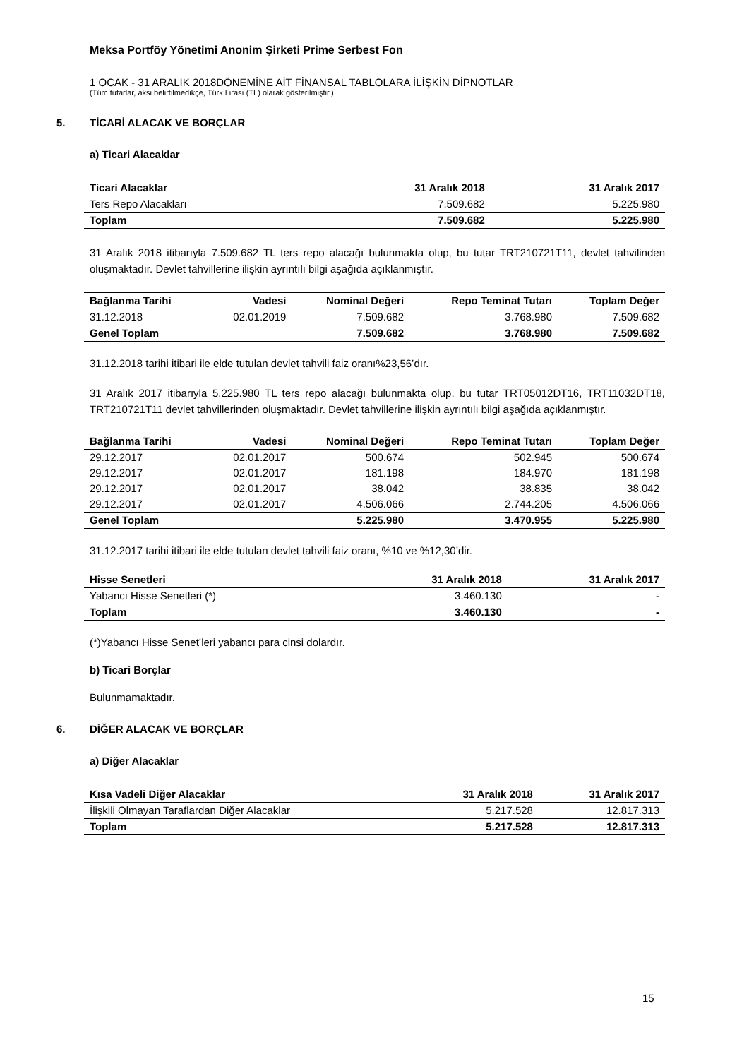Meksa Portföy Yönetimi Anonim Şirketi Prime Serbest Fon
1 OCAK - 31 ARALIK 2018DÖNEMİNE AİT FİNANSAL TABLOLARA İLİŞKİN DİPNOTLAR
(Tüm tutarlar, aksi belirtilmedikçe, Türk Lirası (TL) olarak gösterilmiştir.)
5. TİCARİ ALACAK VE BORÇLAR
a) Ticari Alacaklar
| Ticari Alacaklar | 31 Aralık 2018 | 31 Aralık 2017 |
| --- | --- | --- |
| Ters Repo Alacakları | 7.509.682 | 5.225.980 |
| Toplam | 7.509.682 | 5.225.980 |
31 Aralık 2018 itibarıyla 7.509.682 TL ters repo alacağı bulunmakta olup, bu tutar TRT210721T11, devlet tahvilinden oluşmaktadır. Devlet tahvillerine ilişkin ayrıntılı bilgi aşağıda açıklanmıştır.
| Bağlanma Tarihi | Vadesi | Nominal Değeri | Repo Teminat Tutarı | Toplam Değer |
| --- | --- | --- | --- | --- |
| 31.12.2018 | 02.01.2019 | 7.509.682 | 3.768.980 | 7.509.682 |
| Genel Toplam | | 7.509.682 | 3.768.980 | 7.509.682 |
31.12.2018 tarihi itibari ile elde tutulan devlet tahvili faiz oranı%23,56’dır.
31 Aralık 2017 itibarıyla 5.225.980 TL ters repo alacağı bulunmakta olup, bu tutar TRT05012DT16, TRT11032DT18, TRT210721T11 devlet tahvillerinden oluşmaktadır. Devlet tahvillerine ilişkin ayrıntılı bilgi aşağıda açıklanmıştır.
| Bağlanma Tarihi | Vadesi | Nominal Değeri | Repo Teminat Tutarı | Toplam Değer |
| --- | --- | --- | --- | --- |
| 29.12.2017 | 02.01.2017 | 500.674 | 502.945 | 500.674 |
| 29.12.2017 | 02.01.2017 | 181.198 | 184.970 | 181.198 |
| 29.12.2017 | 02.01.2017 | 38.042 | 38.835 | 38.042 |
| 29.12.2017 | 02.01.2017 | 4.506.066 | 2.744.205 | 4.506.066 |
| Genel Toplam | | 5.225.980 | 3.470.955 | 5.225.980 |
31.12.2017 tarihi itibari ile elde tutulan devlet tahvili faiz oranı, %10 ve %12,30’dir.
| Hisse Senetleri | 31 Aralık 2018 | 31 Aralık 2017 |
| --- | --- | --- |
| Yabancı Hisse Senetleri (*) | 3.460.130 | - |
| Toplam | 3.460.130 | - |
(*)Yabancı Hisse Senet’leri yabancı para cinsi dolardır.
b) Ticari Borçlar
Bulunmamaktadır.
6. DİĞER ALACAK VE BORÇLAR
a) Diğer Alacaklar
| Kısa Vadeli Diğer Alacaklar | 31 Aralık 2018 | 31 Aralık 2017 |
| --- | --- | --- |
| İlişkili Olmayan Taraflardan Diğer Alacaklar | 5.217.528 | 12.817.313 |
| Toplam | 5.217.528 | 12.817.313 |
15